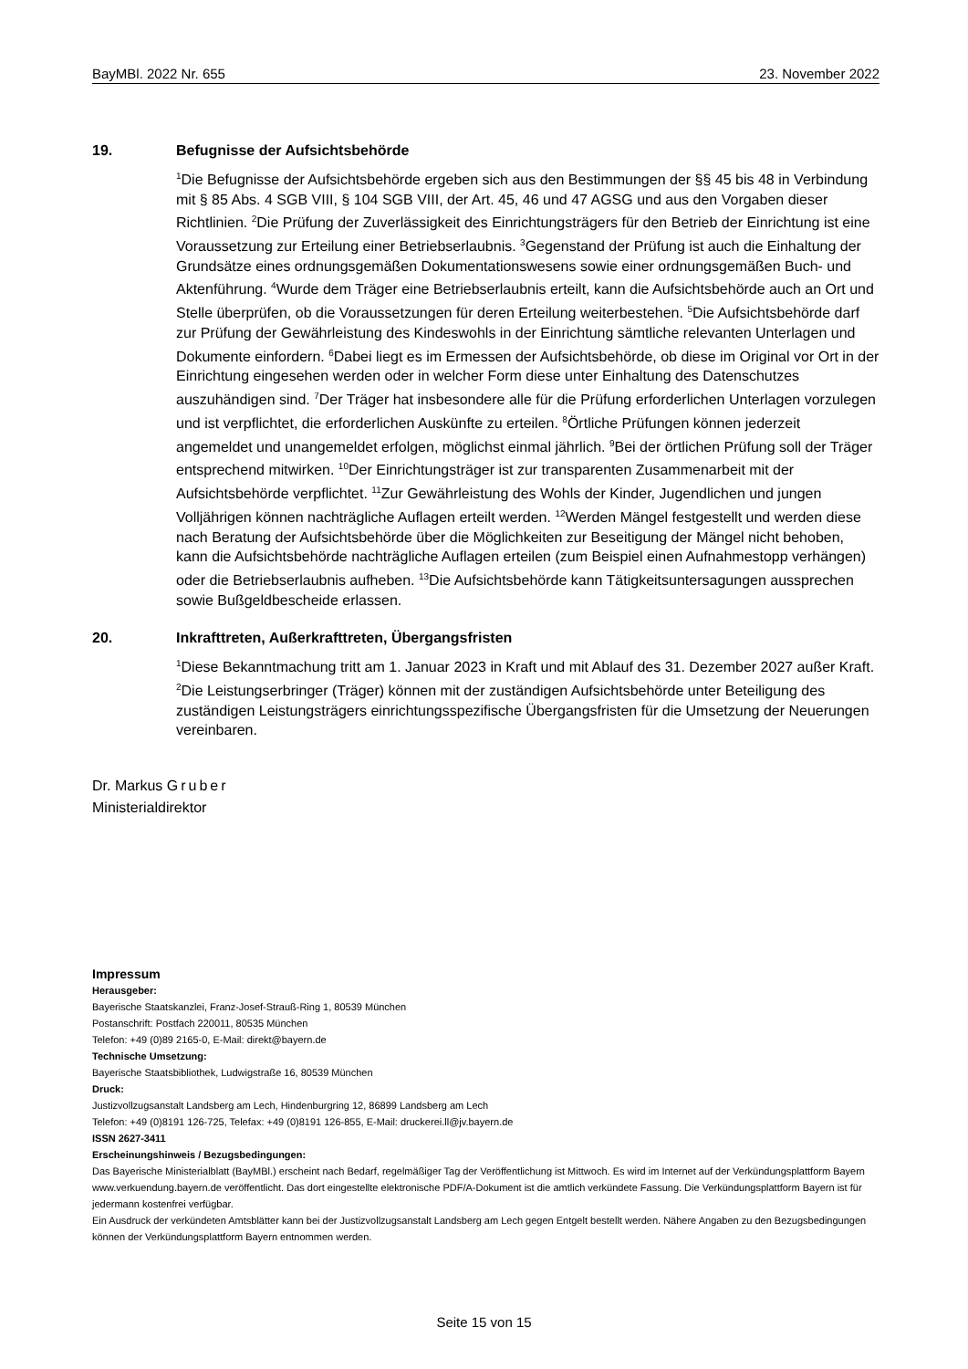BayMBl. 2022 Nr. 655 23. November 2022
19. Befugnisse der Aufsichtsbehörde
<sup>1</sup> Die Befugnisse der Aufsichtsbehörde ergeben sich aus den Bestimmungen der §§ 45 bis 48 in Verbindung mit § 85 Abs. 4 SGB VIII, § 104 SGB VIII, der Art. 45, 46 und 47 AGSG und aus den Vorgaben dieser Richtlinien. <sup>2</sup>Die Prüfung der Zuverlässigkeit des Einrichtungsträgers für den Betrieb der Einrichtung ist eine Voraussetzung zur Erteilung einer Betriebserlaubnis. <sup>3</sup>Gegenstand der Prüfung ist auch die Einhaltung der Grundsätze eines ordnungsgemäßen Dokumentationswesens sowie einer ordnungsgemäßen Buch- und Aktenführung. <sup>4</sup>Wurde dem Träger eine Betriebserlaubnis erteilt, kann die Aufsichtsbehörde auch an Ort und Stelle überprüfen, ob die Voraussetzungen für deren Erteilung weiterbestehen. <sup>5</sup>Die Aufsichtsbehörde darf zur Prüfung der Gewährleistung des Kindeswohls in der Einrichtung sämtliche relevanten Unterlagen und Dokumente einfordern. <sup>6</sup>Dabei liegt es im Ermessen der Aufsichtsbehörde, ob diese im Original vor Ort in der Einrichtung eingesehen werden oder in welcher Form diese unter Einhaltung des Datenschutzes auszuhändigen sind. <sup>7</sup>Der Träger hat insbesondere alle für die Prüfung erforderlichen Unterlagen vorzulegen und ist verpflichtet, die erforderlichen Auskünfte zu erteilen. <sup>8</sup>Örtliche Prüfungen können jederzeit angemeldet und unangemeldet erfolgen, möglichst einmal jährlich. <sup>9</sup>Bei der örtlichen Prüfung soll der Träger entsprechend mitwirken. <sup>10</sup>Der Einrichtungsträger ist zur transparenten Zusammenarbeit mit der Aufsichtsbehörde verpflichtet. <sup>11</sup>Zur Gewährleistung des Wohls der Kinder, Jugendlichen und jungen Volljährigen können nachträgliche Auflagen erteilt werden. <sup>12</sup>Werden Mängel festgestellt und werden diese nach Beratung der Aufsichtsbehörde über die Möglichkeiten zur Beseitigung der Mängel nicht behoben, kann die Aufsichtsbehörde nachträgliche Auflagen erteilen (zum Beispiel einen Aufnahmestopp verhängen) oder die Betriebserlaubnis aufheben. <sup>13</sup>Die Aufsichtsbehörde kann Tätigkeitsuntersagungen aussprechen sowie Bußgeldbescheide erlassen.
20. Inkrafttreten, Außerkrafttreten, Übergangsfristen
<sup>1</sup> Diese Bekanntmachung tritt am 1. Januar 2023 in Kraft und mit Ablauf des 31. Dezember 2027 außer Kraft. <sup>2</sup>Die Leistungserbringer (Träger) können mit der zuständigen Aufsichtsbehörde unter Beteiligung des zuständigen Leistungsträgers einrichtungsspezifische Übergangsfristen für die Umsetzung der Neuerungen vereinbaren.
Dr. Markus Gruber
Ministerialdirektor
Impressum
Herausgeber:
Bayerische Staatskanzlei, Franz-Josef-Strauß-Ring 1, 80539 München
Postanschrift: Postfach 220011, 80535 München
Telefon: +49 (0)89 2165-0, E-Mail: direkt@bayern.de
Technische Umsetzung:
Bayerische Staatsbibliothek, Ludwigstraße 16, 80539 München
Druck:
Justizvollzugsanstalt Landsberg am Lech, Hindenburgring 12, 86899 Landsberg am Lech
Telefon: +49 (0)8191 126-725, Telefax: +49 (0)8191 126-855, E-Mail: druckerei.ll@jv.bayern.de
ISSN 2627-3411
Erscheinungshinweis / Bezugsbedingungen:
Das Bayerische Ministerialblatt (BayMBl.) erscheint nach Bedarf, regelmäßiger Tag der Veröffentlichung ist Mittwoch. Es wird im Internet auf der Verkündungsplattform Bayern www.verkuendung.bayern.de veröffentlicht. Das dort eingestellte elektronische PDF/A-Dokument ist die amtlich verkündete Fassung. Die Verkündungsplattform Bayern ist für jedermann kostenfrei verfügbar.
Ein Ausdruck der verkündeten Amtsblätter kann bei der Justizvollzugsanstalt Landsberg am Lech gegen Entgelt bestellt werden. Nähere Angaben zu den Bezugsbedingungen können der Verkündungsplattform Bayern entnommen werden.
Seite 15 von 15